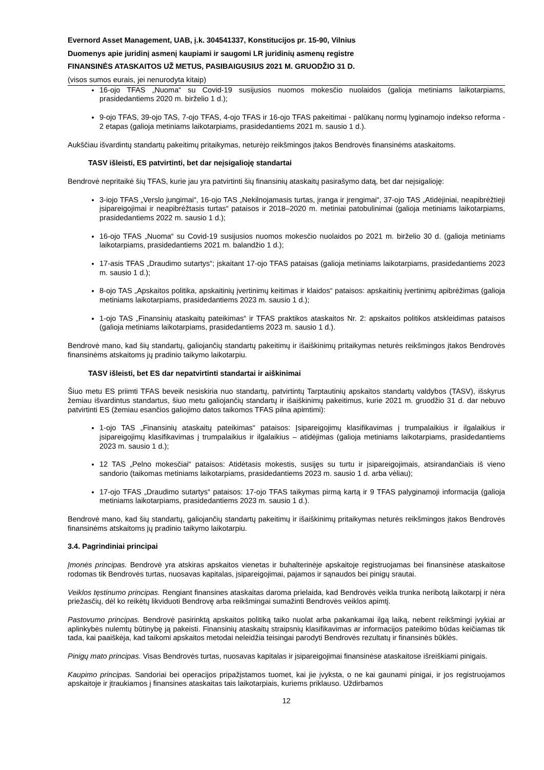Evernord Asset Management, UAB, į.k. 304541337, Konstitucijos pr. 15-90, Vilnius
Duomenys apie juridinį asmenį kaupiami ir saugomi LR juridinių asmenų registre
FINANSINĖS ATASKAITOS UŽ METUS, PASIBAIGUSIUS 2021 M. GRUODŽIO 31 D.
(visos sumos eurais, jei nenurodyta kitaip)
16-ojo TFAS „Nuoma“ su Covid-19 susijusios nuomos mokesčio nuolaidos (galioja metiniams laikotarpiams, prasidedantiems 2020 m. birželio 1 d.);
9-ojo TFAS, 39-ojo TAS, 7-ojo TFAS, 4-ojo TFAS ir 16-ojo TFAS pakeitimai - palūkanų normų lyginamojo indekso reforma - 2 etapas (galioja metiniams laikotarpiams, prasidedantiems 2021 m. sausio 1 d.).
Aukščiau išvardintų standartų pakeitimų pritaikymas, neturėjo reikšmingos įtakos Bendrovės finansinėms ataskaitoms.
TASV išleisti, ES patvirtinti, bet dar neįsigalioję standartai
Bendrovė nepritaikė šių TFAS, kurie jau yra patvirtinti šių finansinių ataskaitų pasirašymo datą, bet dar neįsigalioję:
3-iojo TFAS „Verslo jungimai“, 16-ojo TAS „Nekilnojamasis turtas, įranga ir įrengimai“, 37-ojo TAS „Atidėjiniai, neapibrėžtieji įsipareigojimai ir neapibrėžtasis turtas“ pataisos ir 2018–2020 m. metiniai patobulinimai (galioja metiniams laikotarpiams, prasidedantiems 2022 m. sausio 1 d.);
16-ojo TFAS „Nuoma“ su Covid-19 susijusios nuomos mokesčio nuolaidos po 2021 m. birželio 30 d. (galioja metiniams laikotarpiams, prasidedantiems 2021 m. balandžio 1 d.);
17-asis TFAS „Draudimo sutartys“; įskaitant 17-ojo TFAS pataisas (galioja metiniams laikotarpiams, prasidedantiems 2023 m. sausio 1 d.);
8-ojo TAS „Apskaitos politika, apskaitinių įvertinimų keitimas ir klaidos“ pataisos: apskaitinių įvertinimų apibrėžimas (galioja metiniams laikotarpiams, prasidedantiems 2023 m. sausio 1 d.);
1-ojo TAS „Finansinių ataskaitų pateikimas“ ir TFAS praktikos ataskaitos Nr. 2: apskaitos politikos atskleidimas pataisos (galioja metiniams laikotarpiams, prasidedantiems 2023 m. sausio 1 d.).
Bendrovė mano, kad šių standartų, galiojančių standartų pakeitimų ir išaiškinimų pritaikymas neturės reikšmingos įtakos Bendrovės finansinėms atskaitoms jų pradinio taikymo laikotarpiu.
TASV išleisti, bet ES dar nepatvirtinti standartai ir aiškinimai
Šiuo metu ES priimti TFAS beveik nesiskiria nuo standartų, patvirtintų Tarptautinių apskaitos standartų valdybos (TASV), išskyrus žemiau išvardintus standartus, šiuo metu galiojančių standartų ir išaiškinimų pakeitimus, kurie 2021 m. gruodžio 31 d. dar nebuvo patvirtinti ES (žemiau esančios galiojimo datos taikomos TFAS pilna apimtimi):
1-ojo TAS „Finansinių ataskaitų pateikimas“ pataisos: Įsipareigojimų klasifikavimas į trumpalaikius ir ilgalaikius ir įsipareigojimų klasifikavimas į trumpalaikius ir ilgalaikius – atidėjimas (galioja metiniams laikotarpiams, prasidedantiems 2023 m. sausio 1 d.);
12 TAS „Pelno mokesčiai“ pataisos: Atidėtasis mokestis, susijęs su turtu ir įsipareigojimais, atsirandančiais iš vieno sandorio (taikomas metiniams laikotarpiams, prasidedantiems 2023 m. sausio 1 d. arba vėliau);
17-ojo TFAS „Draudimo sutartys“ pataisos: 17-ojo TFAS taikymas pirmą kartą ir 9 TFAS palyginamoji informacija (galioja metiniams laikotarpiams, prasidedantiems 2023 m. sausio 1 d.).
Bendrovė mano, kad šių standartų, galiojančių standartų pakeitimų ir išaiškinimų pritaikymas neturės reikšmingos įtakos Bendrovės finansinėms atskaitoms jų pradinio taikymo laikotarpiu.
3.4. Pagrindiniai principai
Įmonės principas. Bendrovė yra atskiras apskaitos vienetas ir buhalterinėje apskaitoje registruojamas bei finansinėse ataskaitose rodomas tik Bendrovės turtas, nuosavas kapitalas, įsipareigojimai, pajamos ir sąnaudos bei pinigų srautai.
Veiklos tęstinumo principas. Rengiant finansines ataskaitas daroma prielaida, kad Bendrovės veikla trunka neribotą laikotarpį ir nėra priežasčių, dėl ko reikėtų likviduoti Bendrovę arba reikšmingai sumažinti Bendrovės veiklos apimtį.
Pastovumo principas. Bendrovė pasirinktą apskaitos politiką taiko nuolat arba pakankamai ilgą laiką, nebent reikšmingi įvykiai ar aplinkybės nulemtų būtinybę ją pakeisti. Finansinių ataskaitų straipsnių klasifikavimas ar informacijos pateikimo būdas keičiamas tik tada, kai paaiškėja, kad taikomi apskaitos metodai neleidžia teisingai parodyti Bendrovės rezultatų ir finansinės būklės.
Pinigų mato principas. Visas Bendrovės turtas, nuosavas kapitalas ir įsipareigojimai finansinėse ataskaitose išreiškiami pinigais.
Kaupimo principas. Sandoriai bei operacijos pripažįstamos tuomet, kai jie įvyksta, o ne kai gaunami pinigai, ir jos registruojamos apskaitoje ir įtraukiamos į finansines ataskaitas tais laikotarpiais, kuriems priklauso. Uždirbamos
12